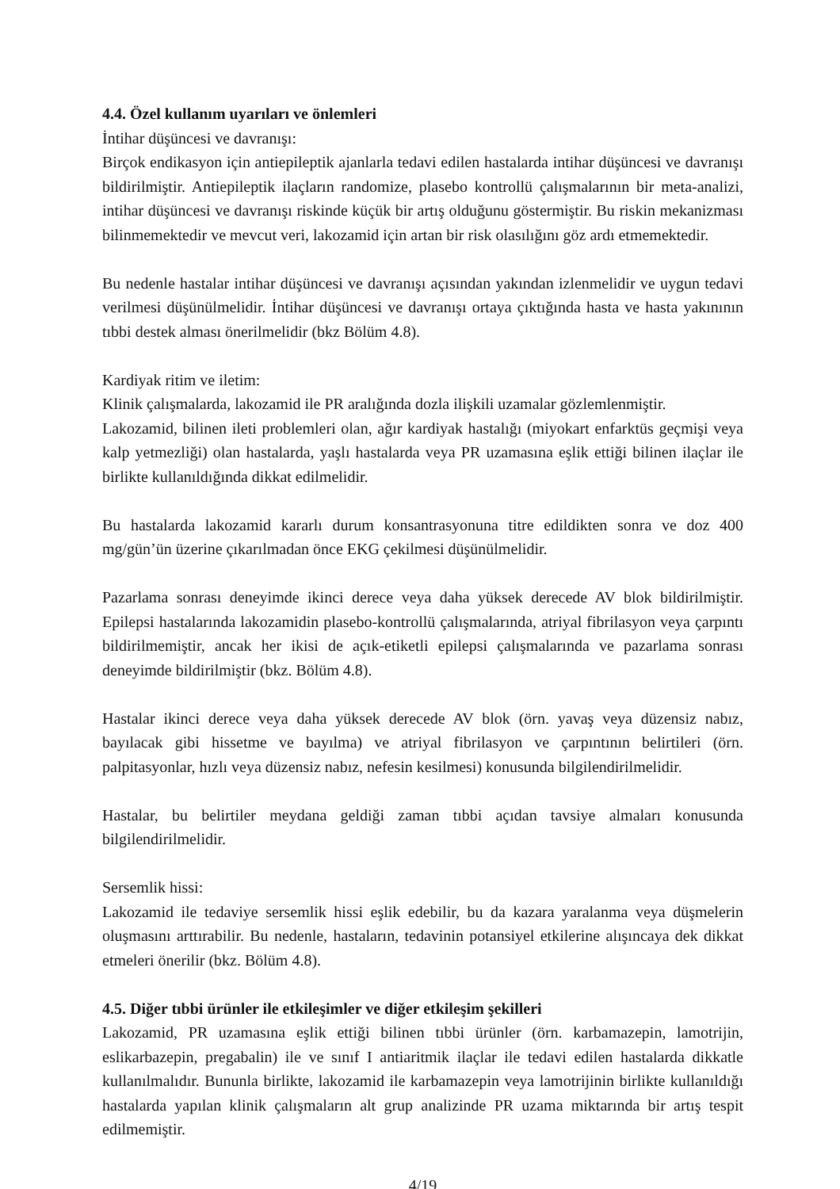4.4. Özel kullanım uyarıları ve önlemleri
İntihar düşüncesi ve davranışı:
Birçok endikasyon için antiepileptik ajanlarla tedavi edilen hastalarda intihar düşüncesi ve davranışı bildirilmiştir. Antiepileptik ilaçların randomize, plasebo kontrollü çalışmalarının bir meta-analizi, intihar düşüncesi ve davranışı riskinde küçük bir artış olduğunu göstermiştir. Bu riskin mekanizması bilinmemektedir ve mevcut veri, lakozamid için artan bir risk olasılığını göz ardı etmemektedir.
Bu nedenle hastalar intihar düşüncesi ve davranışı açısından yakından izlenmelidir ve uygun tedavi verilmesi düşünülmelidir. İntihar düşüncesi ve davranışı ortaya çıktığında hasta ve hasta yakınının tıbbi destek alması önerilmelidir (bkz Bölüm 4.8).
Kardiyak ritim ve iletim:
Klinik çalışmalarda, lakozamid ile PR aralığında dozla ilişkili uzamalar gözlemlenmiştir.
Lakozamid, bilinen ileti problemleri olan, ağır kardiyak hastalığı (miyokart enfarktüs geçmişi veya kalp yetmezliği) olan hastalarda, yaşlı hastalarda veya PR uzamasına eşlik ettiği bilinen ilaçlar ile birlikte kullanıldığında dikkat edilmelidir.
Bu hastalarda lakozamid kararlı durum konsantrasyonuna titre edildikten sonra ve doz 400 mg/gün’ün üzerine çıkarılmadan önce EKG çekilmesi düşünülmelidir.
Pazarlama sonrası deneyimde ikinci derece veya daha yüksek derecede AV blok bildirilmiştir. Epilepsi hastalarında lakozamidin plasebo-kontrollü çalışmalarında, atriyal fibrilasyon veya çarpıntı bildirilmemiştir, ancak her ikisi de açık-etiketli epilepsi çalışmalarında ve pazarlama sonrası deneyimde bildirilmiştir (bkz. Bölüm 4.8).
Hastalar ikinci derece veya daha yüksek derecede AV blok (örn. yavaş veya düzensiz nabız, bayılacak gibi hissetme ve bayılma) ve atriyal fibrilasyon ve çarpıntının belirtileri (örn. palpitasyonlar, hızlı veya düzensiz nabız, nefesin kesilmesi) konusunda bilgilendirilmelidir.
Hastalar, bu belirtiler meydana geldiği zaman tıbbi açıdan tavsiye almaları konusunda bilgilendirilmelidir.
Sersemlik hissi:
Lakozamid ile tedaviye sersemlik hissi eşlik edebilir, bu da kazara yaralanma veya düşmelerin oluşmasını arttırabilir. Bu nedenle, hastaların, tedavinin potansiyel etkilerine alışıncaya dek dikkat etmeleri önerilir (bkz. Bölüm 4.8).
4.5. Diğer tıbbi ürünler ile etkileşimler ve diğer etkileşim şekilleri
Lakozamid, PR uzamasına eşlik ettiği bilinen tıbbi ürünler (örn. karbamazepin, lamotrijin, eslikarbazepin, pregabalin) ile ve sınıf I antiaritmik ilaçlar ile tedavi edilen hastalarda dikkatle kullanılmalıdır. Bununla birlikte, lakozamid ile karbamazepin veya lamotrijinin birlikte kullanıldığı hastalarda yapılan klinik çalışmaların alt grup analizinde PR uzama miktarında bir artış tespit edilmemiştir.
4/19